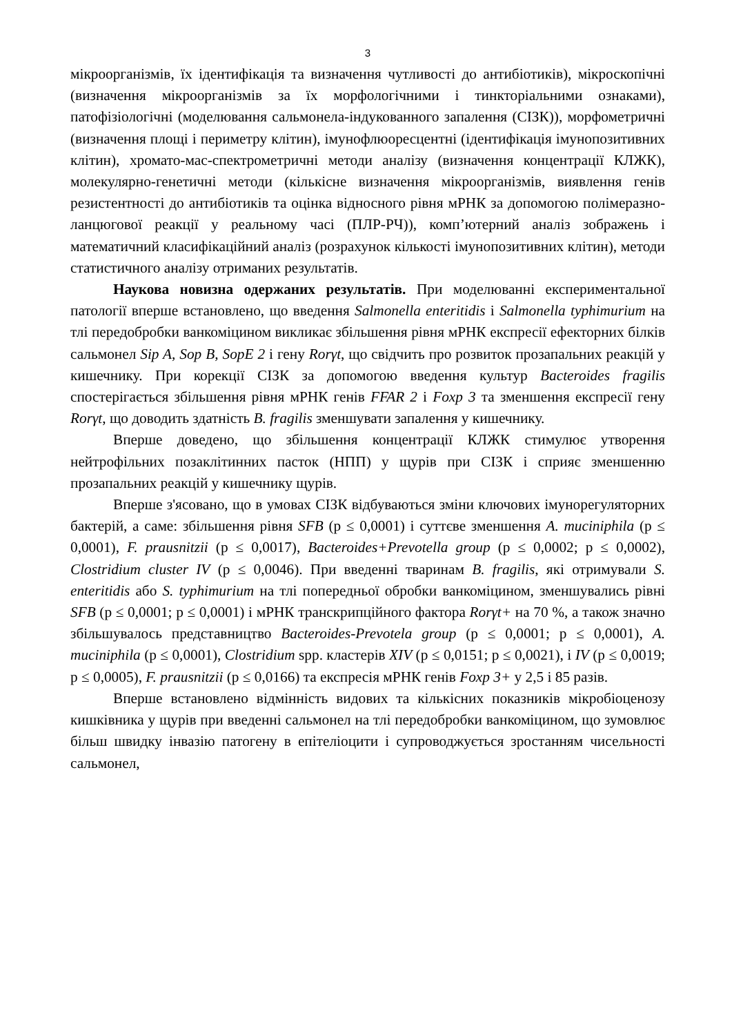3
мікроорганізмів, їх ідентифікація та визначення чутливості до антибіотиків), мікроскопічні (визначення мікроорганізмів за їх морфологічними і тинкторіальними ознаками), патофізіологічні (моделювання сальмонела-індукованного запалення (СІЗК)), морфометричні (визначення площі і периметру клітин), імунофлюоресцентні (ідентифікація імунопозитивних клітин), хромато-мас-спектрометричні методи аналізу (визначення концентрації КЛЖК), молекулярно-генетичні методи (кількісне визначення мікроорганізмів, виявлення генів резистентності до антибіотиків та оцінка відносного рівня мРНК за допомогою полімеразно-ланцюгової реакції у реальному часі (ПЛР-РЧ)), комп’ютерний аналіз зображень і математичний класифікаційний аналіз (розрахунок кількості імунопозитивних клітин), методи статистичного аналізу отриманих результатів.
Наукова новизна одержаних результатів. При моделюванні експериментальної патології вперше встановлено, що введення Salmonella enteritidis і Salmonella typhimurium на тлі передобробки ванкоміцином викликає збільшення рівня мРНК експресії ефекторних білків сальмонел Sip A, Sop B, SopE 2 і гену Rorγt, що свідчить про розвиток прозапальних реакцій у кишечнику. При корекції СІЗК за допомогою введення культур Bacteroides fragilis спостерігається збільшення рівня мРНК генів FFAR 2 і Foxp 3 та зменшення експресії гену Rorγt, що доводить здатність B. fragilis зменшувати запалення у кишечнику.
Вперше доведено, що збільшення концентрації КЛЖК стимулює утворення нейтрофільних позаклітинних пасток (НПП) у щурів при СІЗК і сприяє зменшенню прозапальних реакцій у кишечнику щурів.
Вперше з'ясовано, що в умовах СІЗК відбуваються зміни ключових імунорегуляторних бактерій, а саме: збільшення рівня SFB (p ≤ 0,0001) і суттєве зменшення A. muciniphila (p ≤ 0,0001), F. prausnitzii (p ≤ 0,0017), Bacteroides+Prevotella group (p ≤ 0,0002; p ≤ 0,0002), Clostridium cluster IV (p ≤ 0,0046). При введенні тваринам B. fragilis, які отримували S. enteritidis або S. typhimurium на тлі попередньої обробки ванкоміцином, зменшувались рівні SFB (p ≤ 0,0001; p ≤ 0,0001) і мРНК транскрипційного фактора Rorγt+ на 70 %, а також значно збільшувалось представництво Bacteroides-Prevotela group (p ≤ 0,0001; p ≤ 0,0001), A. muciniphila (p ≤ 0,0001), Clostridium spp. кластерів XIV (p ≤ 0,0151; p ≤ 0,0021), і IV (p ≤ 0,0019; p ≤ 0,0005), F. prausnitzii (p ≤ 0,0166) та експресія мРНК генів Foxp 3+ у 2,5 і 85 разів.
Вперше встановлено відмінність видових та кількісних показників мікробіоценозу кишківника у щурів при введенні сальмонел на тлі передобробки ванкоміцином, що зумовлює більш швидку інвазію патогену в епітеліоцити і супроводжується зростанням чисельності сальмонел,